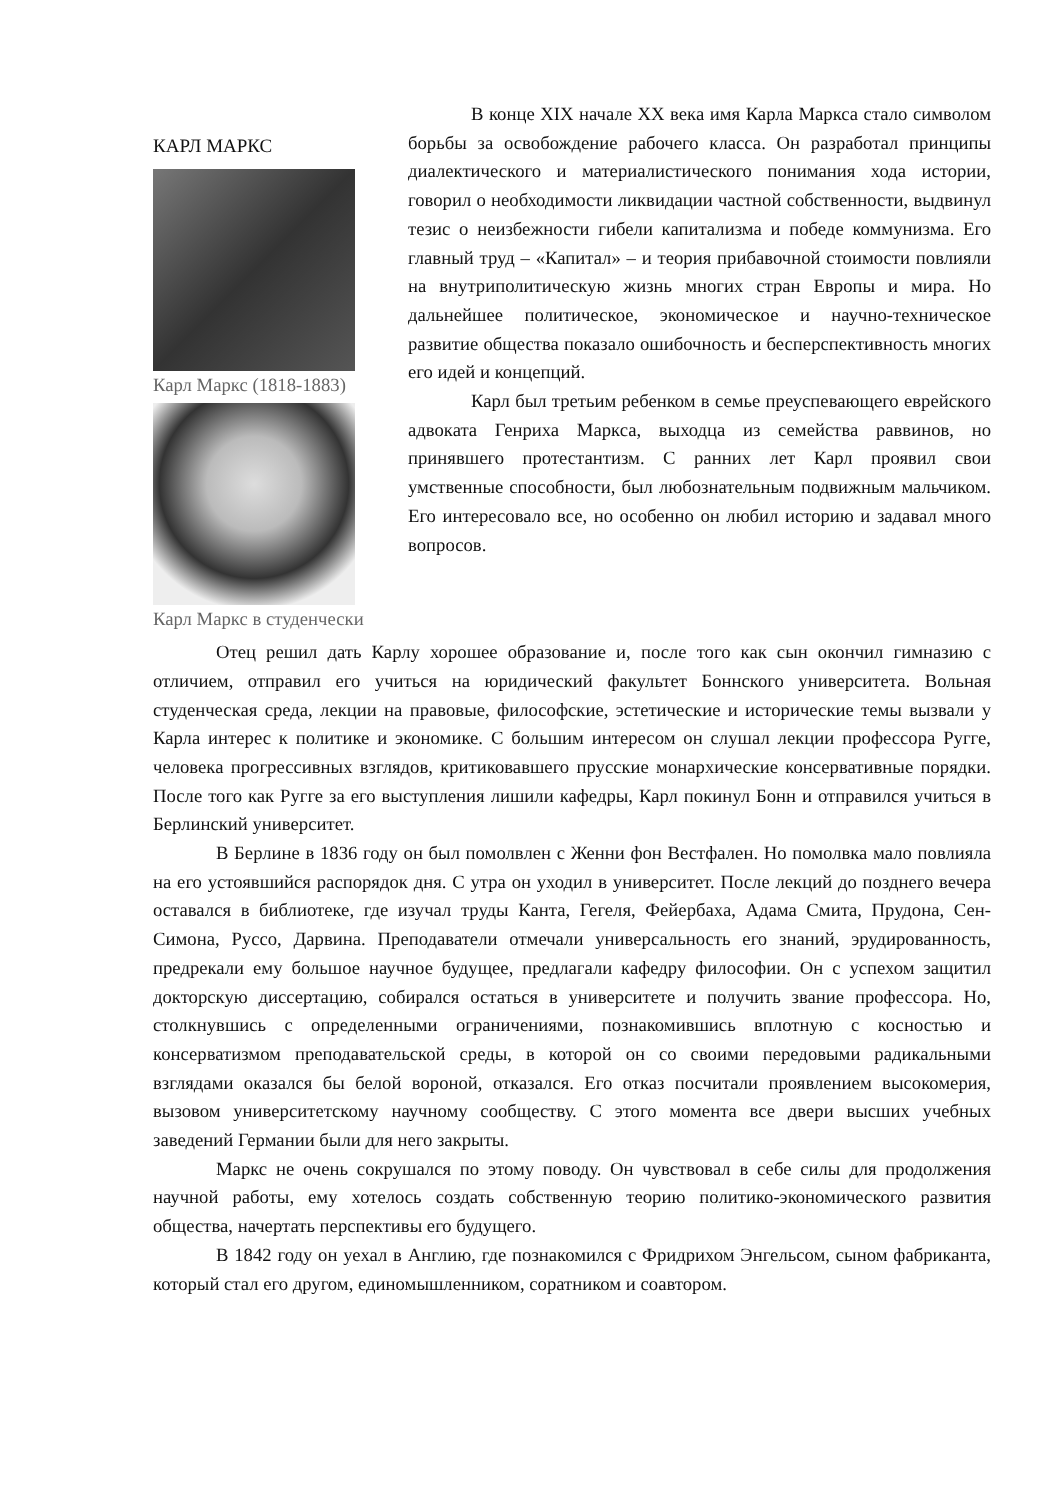КАРЛ МАРКС
Карл Маркс (1818-1883)
Карл Маркс в студенчески
В конце XIX начале XX века имя Карла Маркса стало символом борьбы за освобождение рабочего класса. Он разработал принципы диалектического и материалистического понимания хода истории, говорил о необходимости ликвидации частной собственности, выдвинул тезис о неизбежности гибели капитализма и победе коммунизма. Его главный труд – «Капитал» – и теория прибавочной стоимости повлияли на внутриполитическую жизнь многих стран Европы и мира. Но дальнейшее политическое, экономическое и научно-техническое развитие общества показало ошибочность и бесперспективность многих его идей и концепций.
Карл был третьим ребенком в семье преуспевающего еврейского адвоката Генриха Маркса, выходца из семейства раввинов, но принявшего протестантизм. С ранних лет Карл проявил свои умственные способности, был любознательным подвижным мальчиком. Его интересовало все, но особенно он любил историю и задавал много вопросов.
Отец решил дать Карлу хорошее образование и, после того как сын окончил гимназию с отличием, отправил его учиться на юридический факультет Боннского университета. Вольная студенческая среда, лекции на правовые, философские, эстетические и исторические темы вызвали у Карла интерес к политике и экономике. С большим интересом он слушал лекции профессора Ругге, человека прогрессивных взглядов, критиковавшего прусские монархические консервативные порядки. После того как Ругге за его выступления лишили кафедры, Карл покинул Бонн и отправился учиться в Берлинский университет.
В Берлине в 1836 году он был помолвлен с Женни фон Вестфален. Но помолвка мало повлияла на его устоявшийся распорядок дня. С утра он уходил в университет. После лекций до позднего вечера оставался в библиотеке, где изучал труды Канта, Гегеля, Фейербаха, Адама Смита, Прудона, Сен-Симона, Руссо, Дарвина. Преподаватели отмечали универсальность его знаний, эрудированность, предрекали ему большое научное будущее, предлагали кафедру философии. Он с успехом защитил докторскую диссертацию, собирался остаться в университете и получить звание профессора. Но, столкнувшись с определенными ограничениями, познакомившись вплотную с косностью и консерватизмом преподавательской среды, в которой он со своими передовыми радикальными взглядами оказался бы белой вороной, отказался. Его отказ посчитали проявлением высокомерия, вызовом университетскому научному сообществу. С этого момента все двери высших учебных заведений Германии были для него закрыты.
Маркс не очень сокрушался по этому поводу. Он чувствовал в себе силы для продолжения научной работы, ему хотелось создать собственную теорию политико-экономического развития общества, начертать перспективы его будущего.
В 1842 году он уехал в Англию, где познакомился с Фридрихом Энгельсом, сыном фабриканта, который стал его другом, единомышленником, соратником и соавтором.